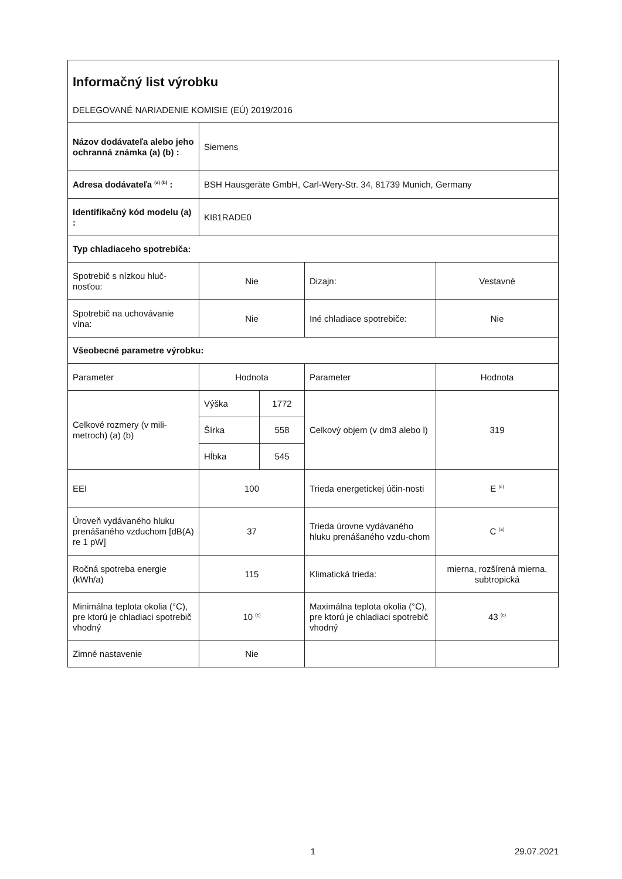| Informačný list výrobku DELEGOVANÉ NARIADENIE KOMISIE (EÚ) 2019/2016 | | | | |
| Názov dodávateľa alebo jeho ochranná známka (a) (b) : | Siemens | | | |
| Adresa dodávateľa <sup>(a) (b)</sup> : | BSH Hausgeräte GmbH, Carl-Wery-Str. 34, 81739 Munich, Germany | | | |
| Identifikačný kód modelu (a) : | KI81RADE0 | | | |
| Typ chladiaceho spotrebiča: | | | | |
| Spotrebič s nízkou hluč-nosťou: | Nie | | Dizajn: | Vestavné |
| Spotrebič na uchovávanie vína: | Nie | | Iné chladiace spotrebiče: | Nie |
| Všeobecné parametre výrobku: | | | | |
| Parameter | Hodnota | | Parameter | Hodnota |
| Celkové rozmery (v mili-metroch) (a) (b) | Výška | 1772 | Celkový objem (v dm3 alebo l) | 319 |
| | Šírka | 558 | | |
| | Hĺbka | 545 | | |
| EEI | 100 | | Trieda energetickej účin-nosti | E <sup>(c)</sup> |
| Úroveň vydávaného hluku prenášaného vzduchom [dB(A) re 1 pW] | 37 | | Trieda úrovne vydávaného hluku prenášaného vzdu-chom | C <sup>(a)</sup> |
| Ročná spotreba energie (kWh/a) | 115 | | Klimatická trieda: | mierna, rozšírená mierna, subtropická |
| Minimálna teplota okolia (°C), pre ktorú je chladiaci spotrebič vhodný | 10 <sup>(c)</sup> | | Maximálna teplota okolia (°C), pre ktorú je chladiaci spotrebič vhodný | 43 <sup>(c)</sup> |
| Zimné nastavenie | Nie | | | |
1 29.07.2021